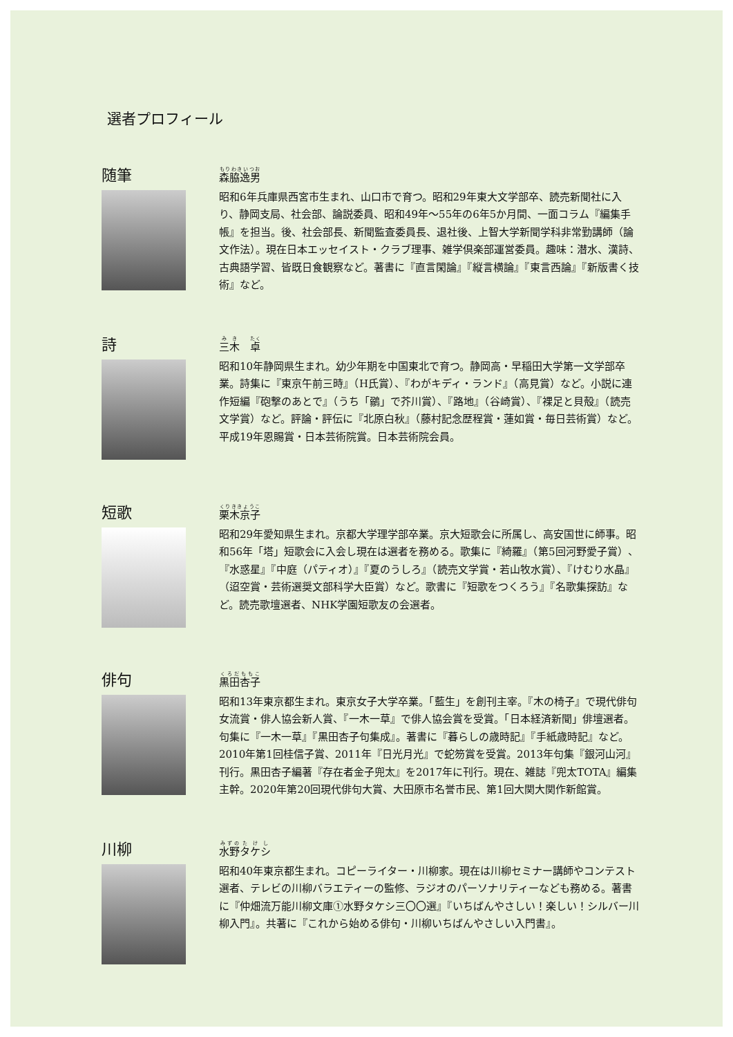選者プロフィール
随筆
森脇逸男
昭和6年兵庫県西宮市生まれ、山口市で育つ。昭和29年東大文学部卒、読売新聞社に入り、静岡支局、社会部、論説委員、昭和49年〜55年の6年5か月間、一面コラム『編集手帳』を担当。後、社会部長、新聞監査委員長、退社後、上智大学新聞学科非常勤講師（論文作法）。現在日本エッセイスト・クラブ理事、雑学倶楽部運営委員。趣味：潜水、漢詩、古典語学習、皆既日食観察など。著書に『直言閑論』『縦言横論』『東言西論』『新版書く技術』など。
詩
三木　卓
昭和10年静岡県生まれ。幼少年期を中国東北で育つ。静岡高・早稲田大学第一文学部卒業。詩集に『東京午前三時』（H氏賞）、『わがキディ・ランド』（高見賞）など。小説に連作短編『砲撃のあとで』（うち「鶸」で芥川賞）、『路地』（谷崎賞）、『裸足と貝殻』（読売文学賞）など。評論・評伝に『北原白秋』（藤村記念歴程賞・蓮如賞・毎日芸術賞）など。平成19年恩賜賞・日本芸術院賞。日本芸術院会員。
短歌
栗木京子
昭和29年愛知県生まれ。京都大学理学部卒業。京大短歌会に所属し、高安国世に師事。昭和56年「塔」短歌会に入会し現在は選者を務める。歌集に『綺羅』（第5回河野愛子賞）、『水惑星』『中庭（パティオ）』『夏のうしろ』（読売文学賞・若山牧水賞）、『けむり水晶』（迢空賞・芸術選奨文部科学大臣賞）など。歌書に『短歌をつくろう』『名歌集探訪』など。読売歌壇選者、NHK学園短歌友の会選者。
俳句
黒田杏子
昭和13年東京都生まれ。東京女子大学卒業。「藍生」を創刊主宰。『木の椅子』で現代俳句女流賞・俳人協会新人賞、『一木一草』で俳人協会賞を受賞。「日本経済新聞」俳壇選者。句集に『一木一草』『黒田杏子句集成』。著書に『暮らしの歳時記』『手紙歳時記』など。2010年第1回桂信子賞、2011年『日光月光』で蛇笏賞を受賞。2013年句集『銀河山河』刊行。黒田杏子編著『存在者金子兜太』を2017年に刊行。現在、雑誌『兜太TOTA』編集主幹。2020年第20回現代俳句大賞、大田原市名誉市民、第1回大関大関作新館賞。
川柳
水野タケシ
昭和40年東京都生まれ。コピーライター・川柳家。現在は川柳セミナー講師やコンテスト選者、テレビの川柳バラエティーの監修、ラジオのパーソナリティーなども務める。著書に『仲畑流万能川柳文庫①水野タケシ三〇〇選』『いちばんやさしい！楽しい！シルバー川柳入門』。共著に『これから始める俳句・川柳いちばんやさしい入門書』。